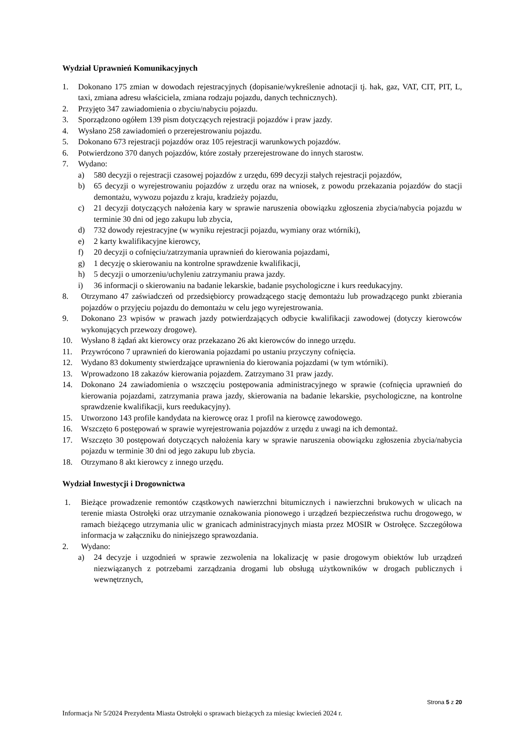Wydział Uprawnień Komunikacyjnych
1. Dokonano 175 zmian w dowodach rejestracyjnych (dopisanie/wykreślenie adnotacji tj. hak, gaz, VAT, CIT, PIT, L, taxi, zmiana adresu właściciela, zmiana rodzaju pojazdu, danych technicznych).
2. Przyjęto 347 zawiadomienia o zbyciu/nabyciu pojazdu.
3. Sporządzono ogółem 139 pism dotyczących rejestracji pojazdów i praw jazdy.
4. Wysłano 258 zawiadomień o przerejestrowaniu pojazdu.
5. Dokonano 673 rejestracji pojazdów oraz 105 rejestracji warunkowych pojazdów.
6. Potwierdzono 370 danych pojazdów, które zostały przerejestrowane do innych starostw.
7. Wydano:
a) 580 decyzji o rejestracji czasowej pojazdów z urzędu, 699 decyzji stałych rejestracji pojazdów,
b) 65 decyzji o wyrejestrowaniu pojazdów z urzędu oraz na wniosek, z powodu przekazania pojazdów do stacji demontażu, wywozu pojazdu z kraju, kradzieży pojazdu,
c) 21 decyzji dotyczących nałożenia kary w sprawie naruszenia obowiązku zgłoszenia zbycia/nabycia pojazdu w terminie 30 dni od jego zakupu lub zbycia,
d) 732 dowody rejestracyjne (w wyniku rejestracji pojazdu, wymiany oraz wtórniki),
e) 2 karty kwalifikacyjne kierowcy,
f) 20 decyzji o cofnięciu/zatrzymania uprawnień do kierowania pojazdami,
g) 1 decyzję o skierowaniu na kontrolne sprawdzenie kwalifikacji,
h) 5 decyzji o umorzeniu/uchyleniu zatrzymaniu prawa jazdy.
i) 36 informacji o skierowaniu na badanie lekarskie, badanie psychologiczne i kurs reedukacyjny.
8. Otrzymano 47 zaświadczeń od przedsiębiorcy prowadzącego stację demontażu lub prowadzącego punkt zbierania pojazdów o przyjęciu pojazdu do demontażu w celu jego wyrejestrowania.
9. Dokonano 23 wpisów w prawach jazdy potwierdzających odbycie kwalifikacji zawodowej (dotyczy kierowców wykonujących przewozy drogowe).
10. Wysłano 8 żądań akt kierowcy oraz przekazano 26 akt kierowców do innego urzędu.
11. Przywrócono 7 uprawnień do kierowania pojazdami po ustaniu przyczyny cofnięcia.
12. Wydano 83 dokumenty stwierdzające uprawnienia do kierowania pojazdami (w tym wtórniki).
13. Wprowadzono 18 zakazów kierowania pojazdem. Zatrzymano 31 praw jazdy.
14. Dokonano 24 zawiadomienia o wszczęciu postępowania administracyjnego w sprawie (cofnięcia uprawnień do kierowania pojazdami, zatrzymania prawa jazdy, skierowania na badanie lekarskie, psychologiczne, na kontrolne sprawdzenie kwalifikacji, kurs reedukacyjny).
15. Utworzono 143 profile kandydata na kierowcę oraz 1 profil na kierowcę zawodowego.
16. Wszczęto 6 postępowań w sprawie wyrejestrowania pojazdów z urzędu z uwagi na ich demontaż.
17. Wszczęto 30 postępowań dotyczących nałożenia kary w sprawie naruszenia obowiązku zgłoszenia zbycia/nabycia pojazdu w terminie 30 dni od jego zakupu lub zbycia.
18. Otrzymano 8 akt kierowcy z innego urzędu.
Wydział Inwestycji i Drogownictwa
1. Bieżące prowadzenie remontów cząstkowych nawierzchni bitumicznych i nawierzchni brukowych w ulicach na terenie miasta Ostrołęki oraz utrzymanie oznakowania pionowego i urządzeń bezpieczeństwa ruchu drogowego, w ramach bieżącego utrzymania ulic w granicach administracyjnych miasta przez MOSIR w Ostrołęce. Szczegółowa informacja w załączniku do niniejszego sprawozdania.
2. Wydano:
a) 24 decyzje i uzgodnień w sprawie zezwolenia na lokalizację w pasie drogowym obiektów lub urządzeń niezwiązanych z potrzebami zarządzania drogami lub obsługą użytkowników w drogach publicznych i wewnętrznych,
Strona 5 z 20
Informacja Nr 5/2024 Prezydenta Miasta Ostrołęki o sprawach bieżących za miesiąc kwiecień 2024 r.